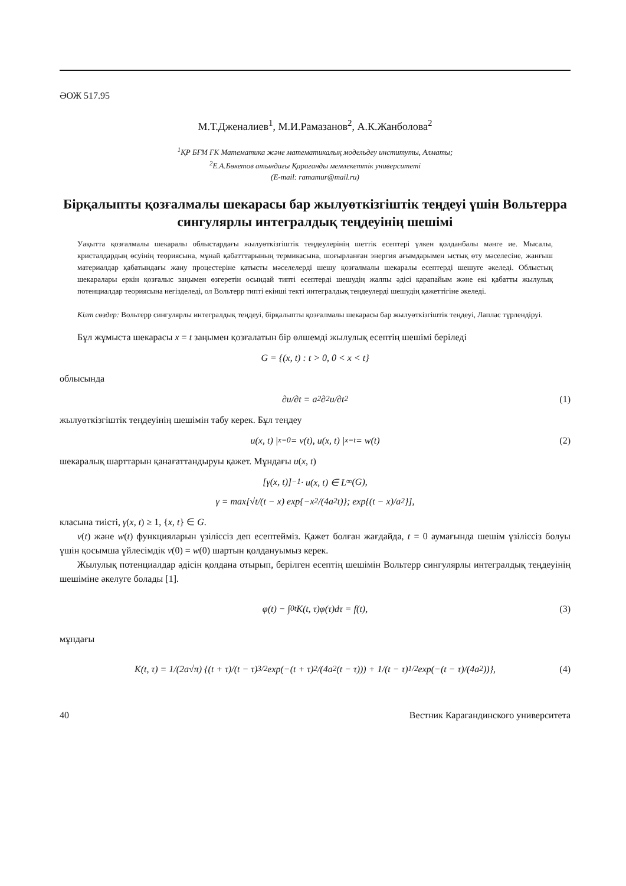ӘОЖ 517.95
М.Т.Дженалиев<sup>1</sup>, М.И.Рамазанов<sup>2</sup>, А.К.Жанболова<sup>2</sup>
<sup>1</sup> ҚР БҒМ ҒК Математика және математикалық модельдеу институты, Алматы;
<sup>2</sup> Е.А.Бөкетов атындағы Қарағанды мемлекеттік университеті
(E-mail: ramamur@mail.ru)
Бірқалыпты қозғалмалы шекарасы бар жылуөткізгіштік теңдеуі үшін Вольтерра сингулярлы интегралдық теңдеуінің шешімі
Уақытта қозғалмалы шекаралы облыстардағы жылуөткізгіштік теңдеулерінің шеттік есептері үлкен қолданбалы мәнге ие. Мысалы, кристалдардың өсуінің теориясына, мұнай қабатттарының термикасына, шоғырланған энергия ағымдарымен ыстық өту мәселесіне, жанғыш материалдар қабатындағы жану процестеріне қатысты мәселелерді шешу қозғалмалы шекаралы есептерді шешуге әкеледі. Облыстың шекаралары еркін қозғалыс заңымен өзгеретін осындай типті есептерді шешудің жалпы әдісі қарапайым және екі қабатты жылулық потенциалдар теориясына негізделеді, ол Вольтерр типті екінші текті интегралдық теңдеулерді шешудің қажеттігіне әкеледі.
Кілт сөздер: Вольтерр сингулярлы интегралдық теңдеуі, бірқалыпты қозғалмалы шекарасы бар жылуөткізгіштік теңдеуі, Лаплас түрлендіруі.
Бұл жұмыста шекарасы x = t заңымен қозғалатын бір өлшемді жылулық есептің шешімі беріледі
G = {(x, t) : t > 0, 0 < x < t}
облысында
∂u/∂t = a<sup>2</sup> ∂<sup>2</sup>u/∂t<sup>2</sup> (1)
жылуөткізгіштік теңдеуінің шешімін табу керек. Бұл теңдеу
u(x, t) |<sub>x=0</sub>= v(t), u(x, t) |<sub>x=t</sub>= w(t) (2)
шекаралық шарттарын қанағаттандыруы қажет. Мұндағы u(x, t)
[γ(x, t)]<sup>−1</sup> · u(x, t) ∈ L<sub>∞</sub>(G),
γ = max[√t/(t − x) exp{−x<sup>2</sup>/(4a<sup>2</sup>t)}; exp{(t − x)/a<sup>2</sup>}],
класына тиісті, γ(x, t) ≥ 1, {x, t} ∈ G.
v(t) және w(t) функцияларын үзіліссіз деп есептейміз. Қажет болған жағдайда, t = 0 аумағында шешім үзіліссіз болуы үшін қосымша үйлесімдік v(0) = w(0) шартын қолдануымыз керек.
Жылулық потенциалдар әдісін қолдана отырып, берілген есептің шешімін Вольтерр сингулярлы интегралдық теңдеуінің шешіміне әкелуге болады [1].
φ(t) − ∫<sub>0</sub><sup>t</sup> K(t, τ)φ(τ)dτ = f(t), (3)
мұндағы
K(t, τ) = 1/(2a√π) {(t + τ)/(t − τ)<sup>3/2</sup> exp(−(t + τ)<sup>2</sup>/(4a<sup>2</sup>(t − τ))) + 1/(t − τ)<sup>1/2</sup> exp(−(t − τ)/(4a<sup>2</sup>))}, (4)
40 Вестник Карагандинского университета